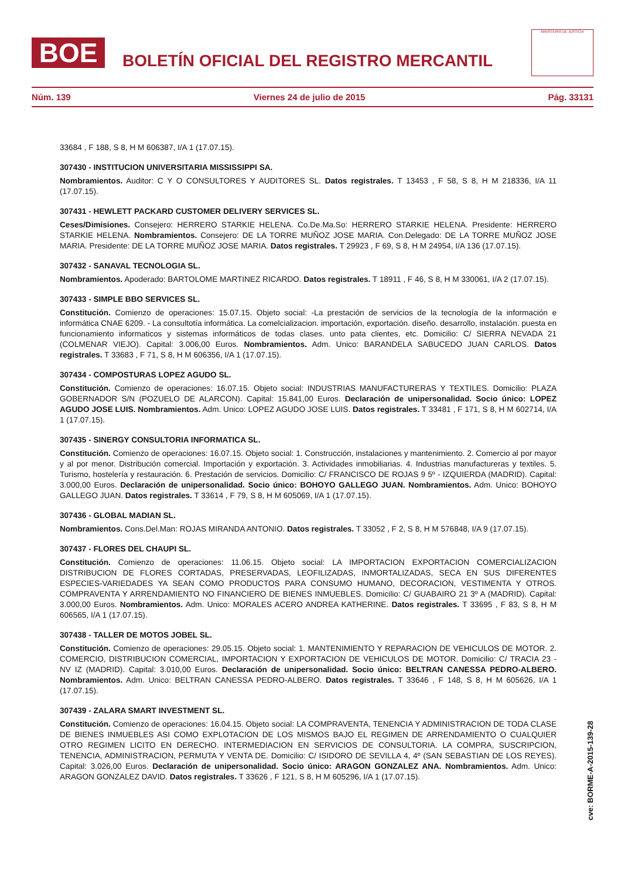BOE
BOLETÍN OFICIAL DEL REGISTRO MERCANTIL
MINISTERIO DE JUSTICIA
Núm. 139 Viernes 24 de julio de 2015 Pág. 33131
33684 , F 188, S 8, H M 606387, I/A 1 (17.07.15).
307430 - INSTITUCION UNIVERSITARIA MISSISSIPPI SA.
Nombramientos. Auditor: C Y O CONSULTORES Y AUDITORES SL. Datos registrales. T 13453 , F 58, S 8, H M 218336, I/A 11 (17.07.15).
307431 - HEWLETT PACKARD CUSTOMER DELIVERY SERVICES SL.
Ceses/Dimisiones. Consejero: HERRERO STARKIE HELENA. Co.De.Ma.So: HERRERO STARKIE HELENA. Presidente: HERRERO STARKIE HELENA. Nombramientos. Consejero: DE LA TORRE MUÑOZ JOSE MARIA. Con.Delegado: DE LA TORRE MUÑOZ JOSE MARIA. Presidente: DE LA TORRE MUÑOZ JOSE MARIA. Datos registrales. T 29923 , F 69, S 8, H M 24954, I/A 136 (17.07.15).
307432 - SANAVAL TECNOLOGIA SL.
Nombramientos. Apoderado: BARTOLOME MARTINEZ RICARDO. Datos registrales. T 18911 , F 46, S 8, H M 330061, I/A 2 (17.07.15).
307433 - SIMPLE BBO SERVICES SL.
Constitución. Comienzo de operaciones: 15.07.15. Objeto social: -La prestación de servicios de la tecnología de la información e informática CNAE 6209. - La consultotía informática. La comelcializacion. importación, exportación. diseño. desarrollo, instalación. puesta en funcionamiento informaticos y sistemas informáticos de todas clases. unto pata clientes, etc. Domicilio: C/ SIERRA NEVADA 21 (COLMENAR VIEJO). Capital: 3.006,00 Euros. Nombramientos. Adm. Unico: BARANDELA SABUCEDO JUAN CARLOS. Datos registrales. T 33683 , F 71, S 8, H M 606356, I/A 1 (17.07.15).
307434 - COMPOSTURAS LOPEZ AGUDO SL.
Constitución. Comienzo de operaciones: 16.07.15. Objeto social: INDUSTRIAS MANUFACTURERAS Y TEXTILES. Domicilio: PLAZA GOBERNADOR S/N (POZUELO DE ALARCON). Capital: 15.841,00 Euros. Declaración de unipersonalidad. Socio único: LOPEZ AGUDO JOSE LUIS. Nombramientos. Adm. Unico: LOPEZ AGUDO JOSE LUIS. Datos registrales. T 33481 , F 171, S 8, H M 602714, I/A 1 (17.07.15).
307435 - SINERGY CONSULTORIA INFORMATICA SL.
Constitución. Comienzo de operaciones: 16.07.15. Objeto social: 1. Construcción, instalaciones y mantenimiento. 2. Comercio al por mayor y al por menor. Distribución comercial. Importación y exportación. 3. Actividades inmobiliarias. 4. Industrias manufactureras y textiles. 5. Turismo, hostelería y restauración. 6. Prestación de servicios. Domicilio: C/ FRANCISCO DE ROJAS 9 5º - IZQUIERDA (MADRID). Capital: 3.000,00 Euros. Declaración de unipersonalidad. Socio único: BOHOYO GALLEGO JUAN. Nombramientos. Adm. Unico: BOHOYO GALLEGO JUAN. Datos registrales. T 33614 , F 79, S 8, H M 605069, I/A 1 (17.07.15).
307436 - GLOBAL MADIAN SL.
Nombramientos. Cons.Del.Man: ROJAS MIRANDA ANTONIO. Datos registrales. T 33052 , F 2, S 8, H M 576848, I/A 9 (17.07.15).
307437 - FLORES DEL CHAUPI SL.
Constitución. Comienzo de operaciones: 11.06.15. Objeto social: LA IMPORTACION EXPORTACION COMERCIALIZACION DISTRIBUCION DE FLORES CORTADAS, PRESERVADAS, LEOFILIZADAS, INMORTALIZADAS, SECA EN SUS DIFERENTES ESPECIES-VARIEDADES YA SEAN COMO PRODUCTOS PARA CONSUMO HUMANO, DECORACION, VESTIMENTA Y OTROS. COMPRAVENTA Y ARRENDAMIENTO NO FINANCIERO DE BIENES INMUEBLES. Domicilio: C/ GUABAIRO 21 3º A (MADRID). Capital: 3.000,00 Euros. Nombramientos. Adm. Unico: MORALES ACERO ANDREA KATHERINE. Datos registrales. T 33695 , F 83, S 8, H M 606565, I/A 1 (17.07.15).
307438 - TALLER DE MOTOS JOBEL SL.
Constitución. Comienzo de operaciones: 29.05.15. Objeto social: 1. MANTENIMIENTO Y REPARACION DE VEHICULOS DE MOTOR. 2. COMERCIO, DISTRIBUCION COMERCIAL, IMPORTACION Y EXPORTACION DE VEHICULOS DE MOTOR. Domicilio: C/ TRACIA 23 - NV IZ (MADRID). Capital: 3.010,00 Euros. Declaración de unipersonalidad. Socio único: BELTRAN CANESSA PEDRO-ALBERO. Nombramientos. Adm. Unico: BELTRAN CANESSA PEDRO-ALBERO. Datos registrales. T 33646 , F 148, S 8, H M 605626, I/A 1 (17.07.15).
307439 - ZALARA SMART INVESTMENT SL.
Constitución. Comienzo de operaciones: 16.04.15. Objeto social: LA COMPRAVENTA, TENENCIA Y ADMINISTRACION DE TODA CLASE DE BIENES INMUEBLES ASI COMO EXPLOTACION DE LOS MISMOS BAJO EL REGIMEN DE ARRENDAMIENTO O CUALQUIER OTRO REGIMEN LICITO EN DERECHO. INTERMEDIACION EN SERVICIOS DE CONSULTORIA. LA COMPRA, SUSCRIPCION, TENENCIA, ADMINISTRACION, PERMUTA Y VENTA DE. Domicilio: C/ ISIDORO DE SEVILLA 4, 4º (SAN SEBASTIAN DE LOS REYES). Capital: 3.026,00 Euros. Declaración de unipersonalidad. Socio único: ARAGON GONZALEZ ANA. Nombramientos. Adm. Unico: ARAGON GONZALEZ DAVID. Datos registrales. T 33626 , F 121, S 8, H M 605296, I/A 1 (17.07.15).
cve: BORME-A-2015-139-28